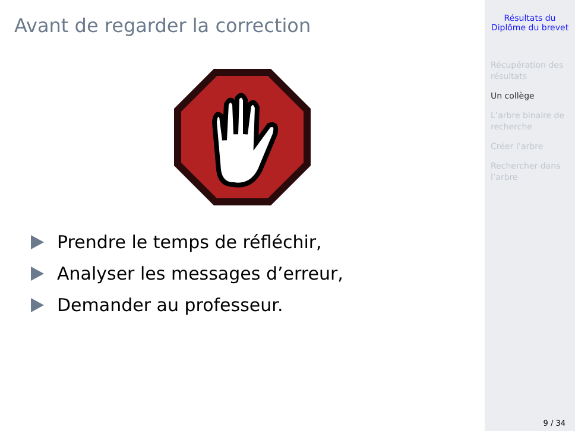Avant de regarder la correction
Prendre le temps de réfléchir,
Analyser les messages d’erreur,
Demander au professeur.
Résultats du
Diplôme du brevet
Récupération des résultats
Un collège
L’arbre binaire de recherche
Créer l’arbre
Rechercher dans l’arbre
9 / 34